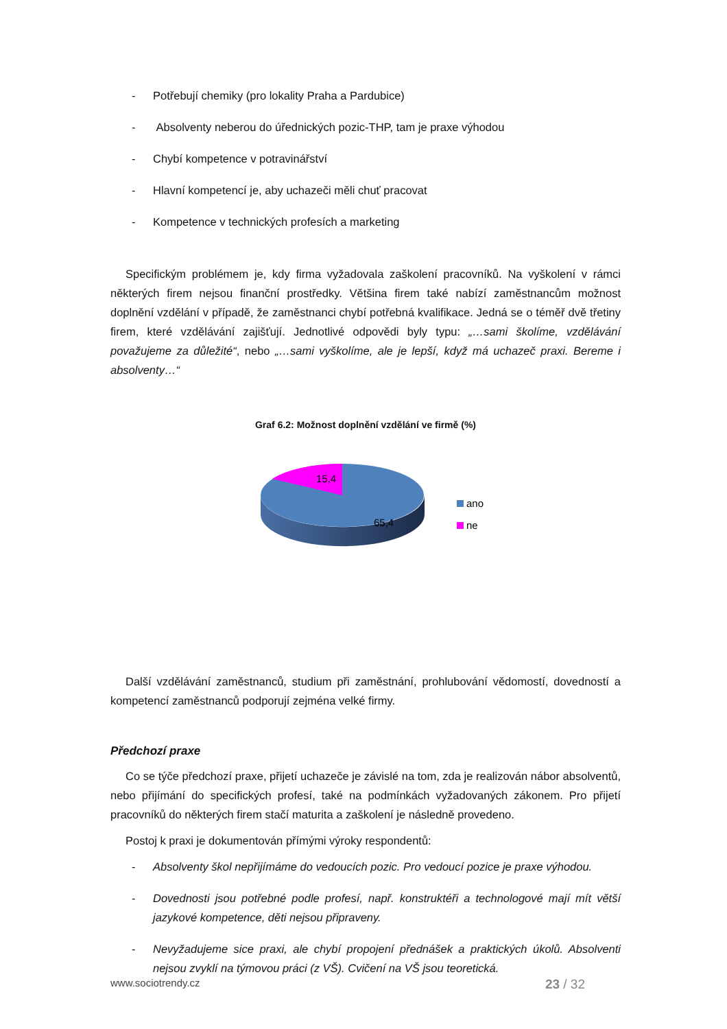- Potřebují chemiky (pro lokality Praha a Pardubice)
- Absolventy neberou do úřednických pozic-THP, tam je praxe výhodou
- Chybí kompetence v potravinářství
- Hlavní kompetencí je, aby uchazeči měli chuť pracovat
- Kompetence v technických profesích a marketing
Specifickým problémem je, kdy firma vyžadovala zaškolení pracovníků. Na vyškolení v rámci některých firem nejsou finanční prostředky. Většina firem také nabízí zaměstnancům možnost doplnění vzdělání v případě, že zaměstnanci chybí potřebná kvalifikace. Jedná se o téměř dvě třetiny firem, které vzdělávání zajišťují. Jednotlivé odpovědi byly typu: „…sami školíme, vzdělávání považujeme za důležité“, nebo „…sami vyškolíme, ale je lepší, když má uchazeč praxi. Bereme i absolventy…“
Graf 6.2: Možnost doplnění vzdělání ve firmě (%)
15,4
65,4
ano
ne
Další vzdělávání zaměstnanců, studium při zaměstnání, prohlubování vědomostí, dovedností a kompetencí zaměstnanců podporují zejména velké firmy.
Předchozí praxe
Co se týče předchozí praxe, přijetí uchazeče je závislé na tom, zda je realizován nábor absolventů, nebo přijímání do specifických profesí, také na podmínkách vyžadovaných zákonem. Pro přijetí pracovníků do některých firem stačí maturita a zaškolení je následně provedeno.
Postoj k praxi je dokumentován přímými výroky respondentů:
- Absolventy škol nepřijímáme do vedoucích pozic. Pro vedoucí pozice je praxe výhodou.
- Dovednosti jsou potřebné podle profesí, např. konstruktéři a technologové mají mít větší jazykové kompetence, děti nejsou připraveny.
- Nevyžadujeme sice praxi, ale chybí propojení přednášek a praktických úkolů. Absolventi nejsou zvyklí na týmovou práci (z VŠ). Cvičení na VŠ jsou teoretická.
www.sociotrendy.cz 23 / 32